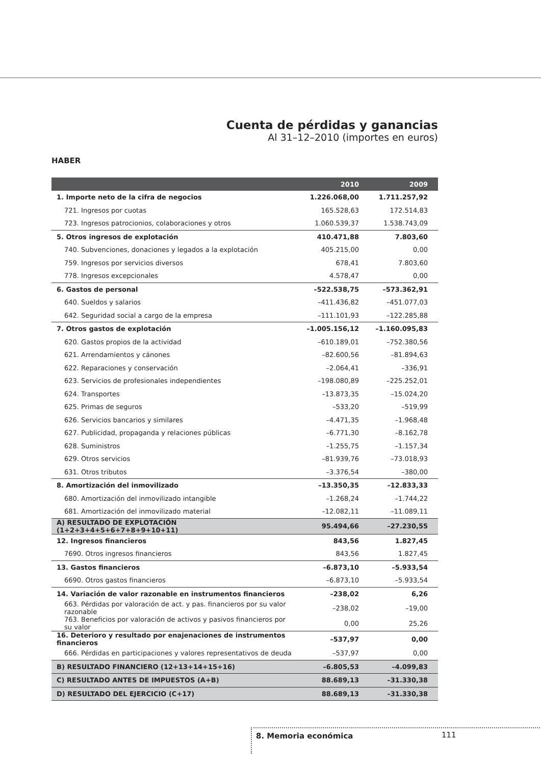Cuenta de pérdidas y ganancias
Al 31–12–2010 (importes en euros)
HABER
| | 2010 | 2009 |
| --- | --- | --- |
| 1. Importe neto de la cifra de negocios | 1.226.068,00 | 1.711.257,92 |
| 721. Ingresos por cuotas | 165.528,63 | 172.514,83 |
| 723. Ingresos patrocionios, colaboraciones y otros | 1.060.539,37 | 1.538.743,09 |
| 5. Otros ingresos de explotación | 410.471,88 | 7.803,60 |
| 740. Subvenciones, donaciones y legados a la explotación | 405.215,00 | 0,00 |
| 759. Ingresos por servicios diversos | 678,41 | 7.803,60 |
| 778. Ingresos excepcionales | 4.578,47 | 0,00 |
| 6. Gastos de personal | –522.538,75 | –573.362,91 |
| 640. Sueldos y salarios | –411.436,82 | –451.077,03 |
| 642. Seguridad social a cargo de la empresa | –111.101,93 | –122.285,88 |
| 7. Otros gastos de explotación | –1.005.156,12 | –1.160.095,83 |
| 620. Gastos propios de la actividad | –610.189,01 | –752.380,56 |
| 621. Arrendamientos y cánones | –82.600,56 | –81.894,63 |
| 622. Reparaciones y conservación | –2.064,41 | –336,91 |
| 623. Servicios de profesionales independientes | –198.080,89 | –225.252,01 |
| 624. Transportes | –13.873,35 | –15.024,20 |
| 625. Primas de seguros | –533,20 | –519,99 |
| 626. Servicios bancarios y similares | –4.471,35 | –1.968,48 |
| 627. Publicidad, propaganda y relaciones públicas | –6.771,30 | –8.162,78 |
| 628. Suministros | –1.255,75 | –1.157,34 |
| 629. Otros servicios | –81.939,76 | –73.018,93 |
| 631. Otros tributos | –3.376,54 | –380,00 |
| 8. Amortización del inmovilizado | –13.350,35 | –12.833,33 |
| 680. Amortización del inmovilizado intangible | –1.268,24 | –1.744,22 |
| 681. Amortización del inmovilizado material | –12.082,11 | –11.089,11 |
| A) RESULTADO DE EXPLOTACIÓN (1+2+3+4+5+6+7+8+9+10+11) | 95.494,66 | –27.230,55 |
| 12. Ingresos financieros | 843,56 | 1.827,45 |
| 7690. Otros ingresos financieros | 843,56 | 1.827,45 |
| 13. Gastos financieros | –6.873,10 | –5.933,54 |
| 6690. Otros gastos financieros | –6.873,10 | –5.933,54 |
| 14. Variación de valor razonable en instrumentos financieros | –238,02 | 6,26 |
| 663. Pérdidas por valoración de act. y pas. financieros por su valor razonable | –238,02 | –19,00 |
| 763. Beneficios por valoración de activos y pasivos financieros por su valor | 0,00 | 25,26 |
| 16. Deterioro y resultado por enajenaciones de instrumentos financieros | –537,97 | 0,00 |
| 666. Pérdidas en participaciones y valores representativos de deuda | –537,97 | 0,00 |
| B) RESULTADO FINANCIERO (12+13+14+15+16) | –6.805,53 | –4.099,83 |
| C) RESULTADO ANTES DE IMPUESTOS (A+B) | 88.689,13 | –31.330,38 |
| D) RESULTADO DEL EJERCICIO (C+17) | 88.689,13 | –31.330,38 |
8. Memoria económica 111